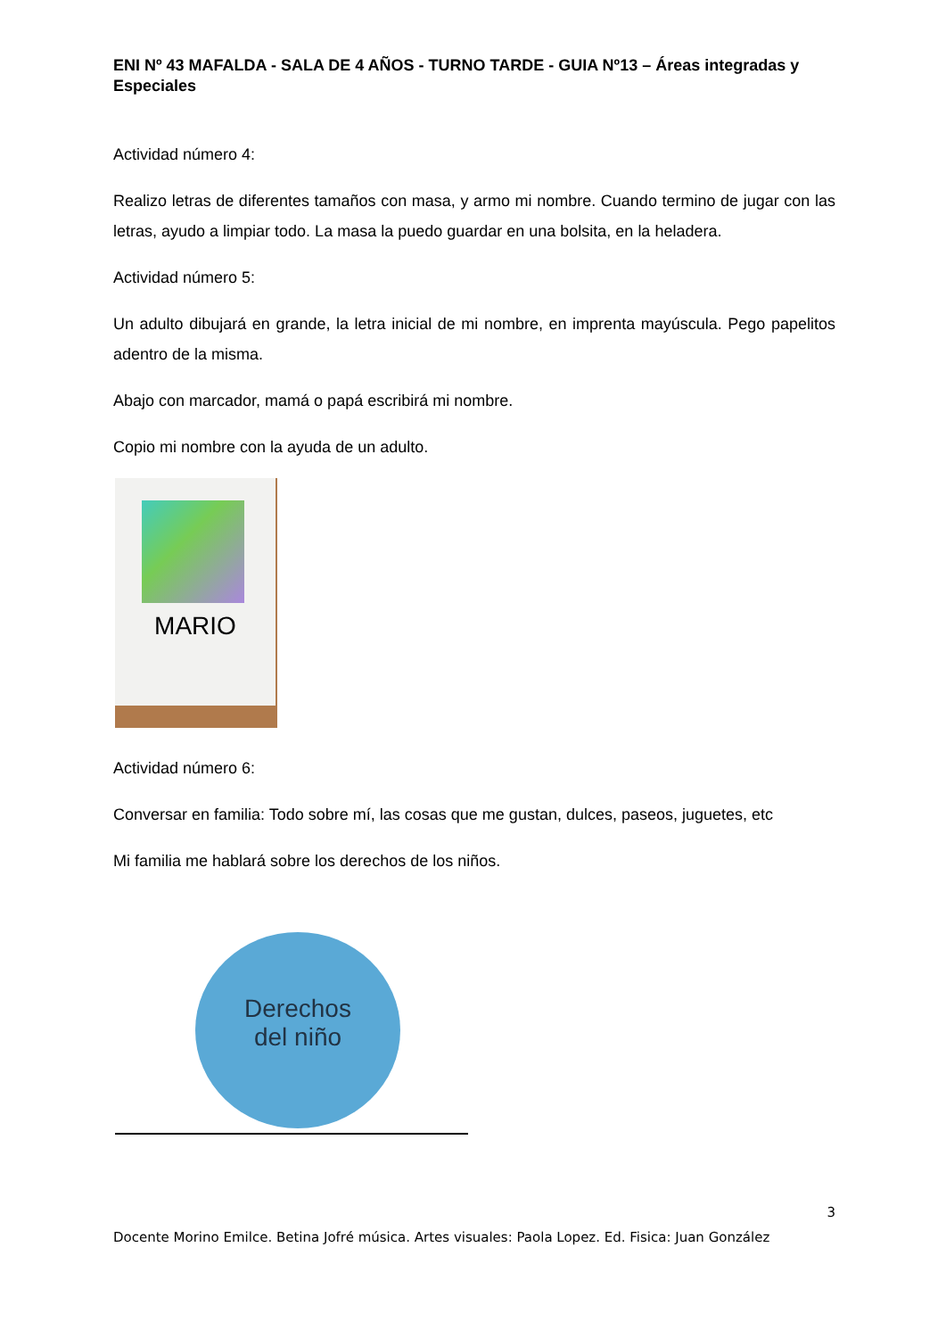ENI Nº 43 MAFALDA - SALA DE 4 AÑOS - TURNO TARDE - GUIA Nº13 – Áreas integradas y Especiales
Actividad número 4:
Realizo letras de diferentes tamaños con masa, y armo mi nombre. Cuando termino de jugar con las letras, ayudo a limpiar todo. La masa la puedo guardar en una bolsita, en la heladera.
Actividad número 5:
Un adulto dibujará en grande, la letra inicial de mi nombre, en imprenta mayúscula. Pego papelitos adentro de la misma.
Abajo con marcador, mamá o papá escribirá mi nombre.
Copio mi nombre con la ayuda de un adulto.
MARIO
Actividad número 6:
Conversar en familia: Todo sobre mí, las cosas que me gustan, dulces, paseos, juguetes, etc
Mi familia me hablará sobre los derechos de los niños.
Derechos
del niño
3
Docente Morino Emilce. Betina Jofré música. Artes visuales: Paola Lopez. Ed. Fisica: Juan González